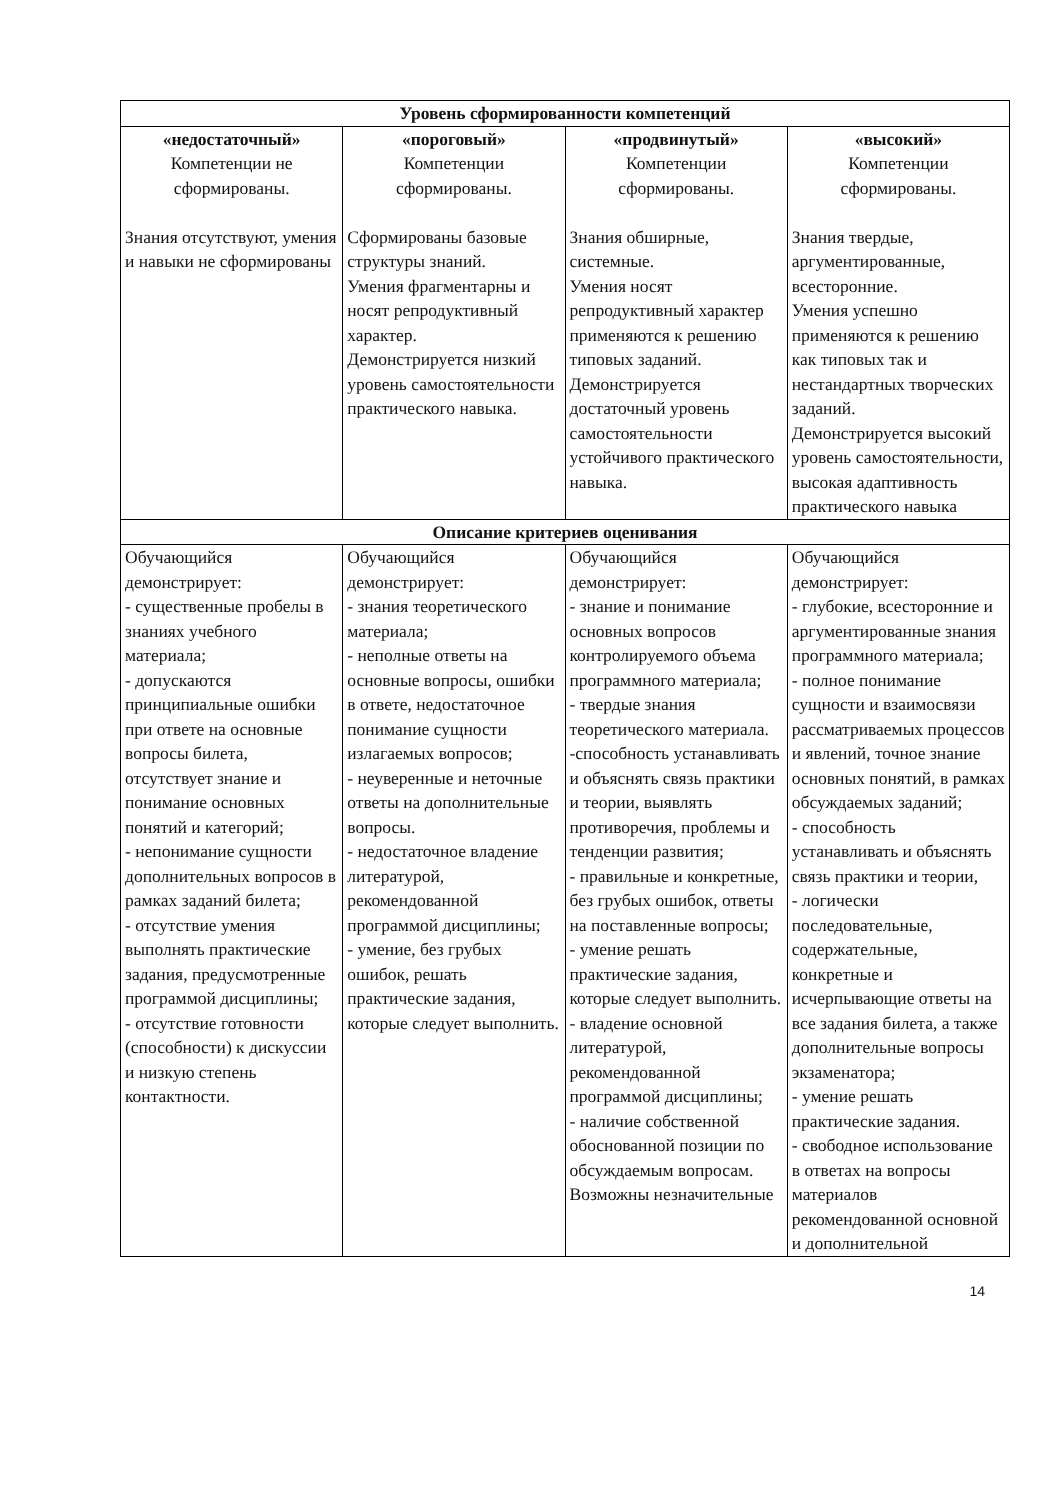| Уровень сформированности компетенций | | | |
| --- | --- | --- | --- |
| «недостаточный» Компетенции не сформированы. Знания отсутствуют, умения и навыки не сформированы | «пороговый» Компетенции сформированы. Сформированы базовые структуры знаний. Умения фрагментарны и носят репродуктивный характер. Демонстрируется низкий уровень самостоятельности практического навыка. | «продвинутый» Компетенции сформированы. Знания обширные, системные. Умения носят репродуктивный характер применяются к решению типовых заданий. Демонстрируется достаточный уровень самостоятельности устойчивого практического навыка. | «высокий» Компетенции сформированы. Знания твердые, аргументированные, всесторонние. Умения успешно применяются к решению как типовых так и нестандартных творческих заданий. Демонстрируется высокий уровень самостоятельности, высокая адаптивность практического навыка |
| Описание критериев оценивания | | | |
| Обучающийся демонстрирует: - существенные пробелы в знаниях учебного материала; - допускаются принципиальные ошибки при ответе на основные вопросы билета, отсутствует знание и понимание основных понятий и категорий; - непонимание сущности дополнительных вопросов в рамках заданий билета; - отсутствие умения выполнять практические задания, предусмотренные программой дисциплины; - отсутствие готовности (способности) к дискуссии и низкую степень контактности. | Обучающийся демонстрирует: - знания теоретического материала; - неполные ответы на основные вопросы, ошибки в ответе, недостаточное понимание сущности излагаемых вопросов; - неуверенные и неточные ответы на дополнительные вопросы. - недостаточное владение литературой, рекомендованной программой дисциплины; - умение, без грубых ошибок, решать практические задания, которые следует выполнить. | Обучающийся демонстрирует: - знание и понимание основных вопросов контролируемого объема программного материала; - твердые знания теоретического материала. -способность устанавливать и объяснять связь практики и теории, выявлять противоречия, проблемы и тенденции развития; - правильные и конкретные, без грубых ошибок, ответы на поставленные вопросы; - умение решать практические задания, которые следует выполнить. - владение основной литературой, рекомендованной программой дисциплины; - наличие собственной обоснованной позиции по обсуждаемым вопросам. Возможны незначительные | Обучающийся демонстрирует: - глубокие, всесторонние и аргументированные знания программного материала; - полное понимание сущности и взаимосвязи рассматриваемых процессов и явлений, точное знание основных понятий, в рамках обсуждаемых заданий; - способность устанавливать и объяснять связь практики и теории, - логически последовательные, содержательные, конкретные и исчерпывающие ответы на все задания билета, а также дополнительные вопросы экзаменатора; - умение решать практические задания. - свободное использование в ответах на вопросы материалов рекомендованной основной и дополнительной |
14